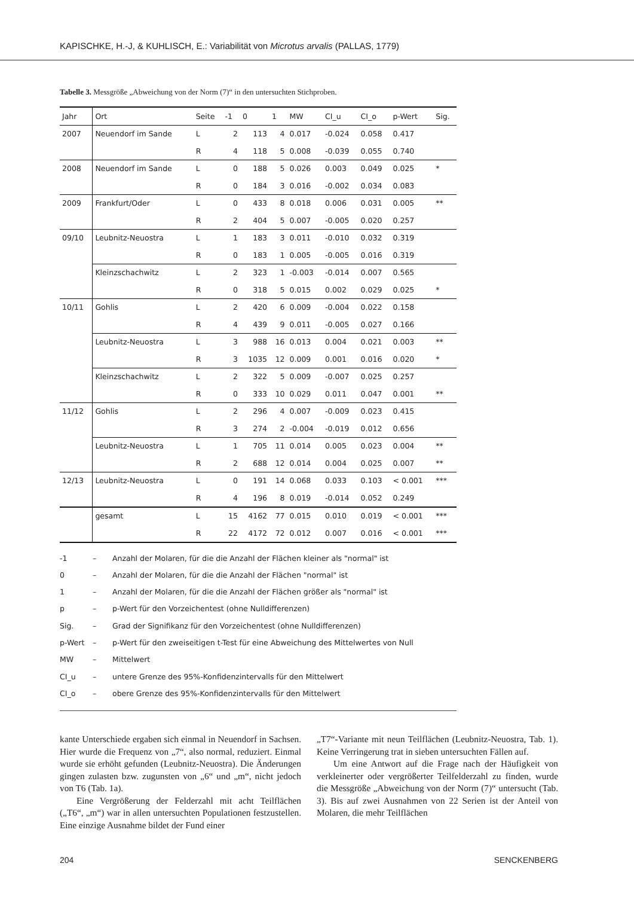KAPISCHKE, H.-J, & KUHLISCH, E.: Variabilität von Microtus arvalis (PALLAS, 1779)
Tabelle 3. Messgröße „Abweichung von der Norm (7)“ in den untersuchten Stichproben.
| Jahr | Ort | Seite | -1 | 0 | 1 | MW | CI_u | CI_o | p-Wert | Sig. |
| --- | --- | --- | --- | --- | --- | --- | --- | --- | --- | --- |
| 2007 | Neuendorf im Sande | L | 2 | 113 | 4 | 0.017 | -0.024 | 0.058 | 0.417 | |
| | | R | 4 | 118 | 5 | 0.008 | -0.039 | 0.055 | 0.740 | |
| 2008 | Neuendorf im Sande | L | 0 | 188 | 5 | 0.026 | 0.003 | 0.049 | 0.025 | * |
| | | R | 0 | 184 | 3 | 0.016 | -0.002 | 0.034 | 0.083 | |
| 2009 | Frankfurt/Oder | L | 0 | 433 | 8 | 0.018 | 0.006 | 0.031 | 0.005 | ** |
| | | R | 2 | 404 | 5 | 0.007 | -0.005 | 0.020 | 0.257 | |
| 09/10 | Leubnitz-Neuostra | L | 1 | 183 | 3 | 0.011 | -0.010 | 0.032 | 0.319 | |
| | | R | 0 | 183 | 1 | 0.005 | -0.005 | 0.016 | 0.319 | |
| | Kleinzschachwitz | L | 2 | 323 | 1 | -0.003 | -0.014 | 0.007 | 0.565 | |
| | | R | 0 | 318 | 5 | 0.015 | 0.002 | 0.029 | 0.025 | * |
| 10/11 | Gohlis | L | 2 | 420 | 6 | 0.009 | -0.004 | 0.022 | 0.158 | |
| | | R | 4 | 439 | 9 | 0.011 | -0.005 | 0.027 | 0.166 | |
| | Leubnitz-Neuostra | L | 3 | 988 | 16 | 0.013 | 0.004 | 0.021 | 0.003 | ** |
| | | R | 3 | 1035 | 12 | 0.009 | 0.001 | 0.016 | 0.020 | * |
| | Kleinzschachwitz | L | 2 | 322 | 5 | 0.009 | -0.007 | 0.025 | 0.257 | |
| | | R | 0 | 333 | 10 | 0.029 | 0.011 | 0.047 | 0.001 | ** |
| 11/12 | Gohlis | L | 2 | 296 | 4 | 0.007 | -0.009 | 0.023 | 0.415 | |
| | | R | 3 | 274 | 2 | -0.004 | -0.019 | 0.012 | 0.656 | |
| | Leubnitz-Neuostra | L | 1 | 705 | 11 | 0.014 | 0.005 | 0.023 | 0.004 | ** |
| | | R | 2 | 688 | 12 | 0.014 | 0.004 | 0.025 | 0.007 | ** |
| 12/13 | Leubnitz-Neuostra | L | 0 | 191 | 14 | 0.068 | 0.033 | 0.103 | < 0.001 | *** |
| | | R | 4 | 196 | 8 | 0.019 | -0.014 | 0.052 | 0.249 | |
| | gesamt | L | 15 | 4162 | 77 | 0.015 | 0.010 | 0.019 | < 0.001 | *** |
| | | R | 22 | 4172 | 72 | 0.012 | 0.007 | 0.016 | < 0.001 | *** |
-1 – Anzahl der Molaren, für die die Anzahl der Flächen kleiner als "normal" ist
0 – Anzahl der Molaren, für die die Anzahl der Flächen "normal" ist
1 – Anzahl der Molaren, für die die Anzahl der Flächen größer als "normal" ist
p – p-Wert für den Vorzeichentest (ohne Nulldifferenzen)
Sig. – Grad der Signifikanz für den Vorzeichentest (ohne Nulldifferenzen)
p-Wert – p-Wert für den zweiseitigen t-Test für eine Abweichung des Mittelwertes von Null
MW – Mittelwert
CI_u – untere Grenze des 95%-Konfidenzintervalls für den Mittelwert
CI_o – obere Grenze des 95%-Konfidenzintervalls für den Mittelwert
kante Unterschiede ergaben sich einmal in Neuendorf in Sachsen. Hier wurde die Frequenz von „7“, also normal, reduziert. Einmal wurde sie erhöht gefunden (Leubnitz-Neuostra). Die Änderungen gingen zulasten bzw. zugunsten von „6“ und „m“, nicht jedoch von T6 (Tab. 1a).
Eine Vergrößerung der Felderzahl mit acht Teilflächen („T6“, „m“) war in allen untersuchten Populationen festzustellen. Eine einzige Ausnahme bildet der Fund einer
„T7“-Variante mit neun Teilflächen (Leubnitz-Neuostra, Tab. 1). Keine Verringerung trat in sieben untersuchten Fällen auf.
Um eine Antwort auf die Frage nach der Häufigkeit von verkleinerter oder vergrößerter Teilfelderzahl zu finden, wurde die Messgröße „Abweichung von der Norm (7)“ untersucht (Tab. 3). Bis auf zwei Ausnahmen von 22 Serien ist der Anteil von Molaren, die mehr Teilflächen
204 SENCKENBERG